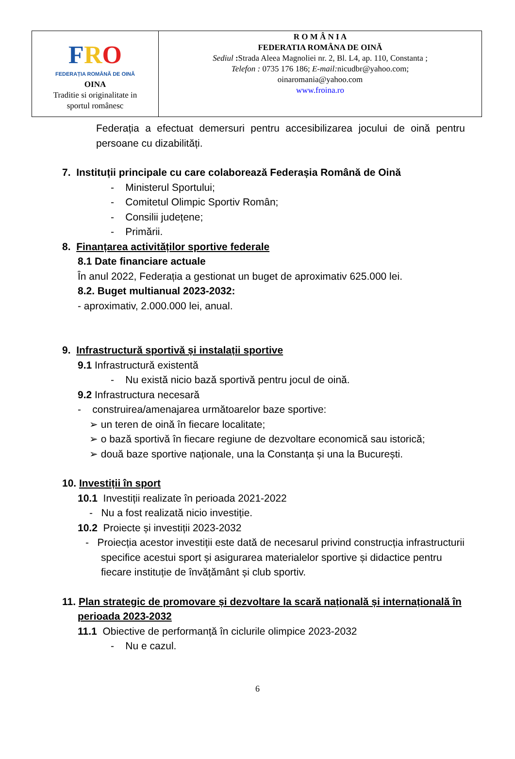| F R O FEDERAȚIA ROMÂNĂ DE OINĂ OINA Traditie si originalitate in sportul românesc | R O M Â N I A FEDERATIA ROMÂNA DE OINĂ Sediul : Strada Aleea Magnoliei nr. 2, Bl. L4, ap. 110, Constanta ; Telefon : 0735 176 186; E-mail: nicudbr@yahoo.com; oinaromania@yahoo.com www.froina.ro |
Federația a efectuat demersuri pentru accesibilizarea jocului de oină pentru persoane cu dizabilități.
7. Instituții principale cu care colaborează Federașia Română de Oină
- Ministerul Sportului;
- Comitetul Olimpic Sportiv Român;
- Consilii județene;
- Primării.
8. Finanțarea activităților sportive federale
8.1 Date financiare actuale
În anul 2022, Federația a gestionat un buget de aproximativ 625.000 lei.
8.2. Buget multianual 2023-2032:
- aproximativ, 2.000.000 lei, anual.
9. Infrastructură sportivă și instalații sportive
9.1 Infrastructură existentă
- Nu există nicio bază sportivă pentru jocul de oină.
9.2 Infrastructura necesară
- construirea/amenajarea următoarelor baze sportive:
➢ un teren de oină în fiecare localitate;
➢ o bază sportivă în fiecare regiune de dezvoltare economică sau istorică;
➢ două baze sportive naționale, una la Constanța și una la București.
10. Investiții în sport
10.1 Investiții realizate în perioada 2021-2022
- Nu a fost realizată nicio investiție.
10.2 Proiecte și investiții 2023-2032
- Proiecția acestor investiții este dată de necesarul privind construcția infrastructurii specifice acestui sport și asigurarea materialelor sportive și didactice pentru fiecare instituție de învățământ și club sportiv.
11. Plan strategic de promovare și dezvoltare la scară națională și internațională în perioada 2023-2032
11.1 Obiective de performanță în ciclurile olimpice 2023-2032
- Nu e cazul.
6